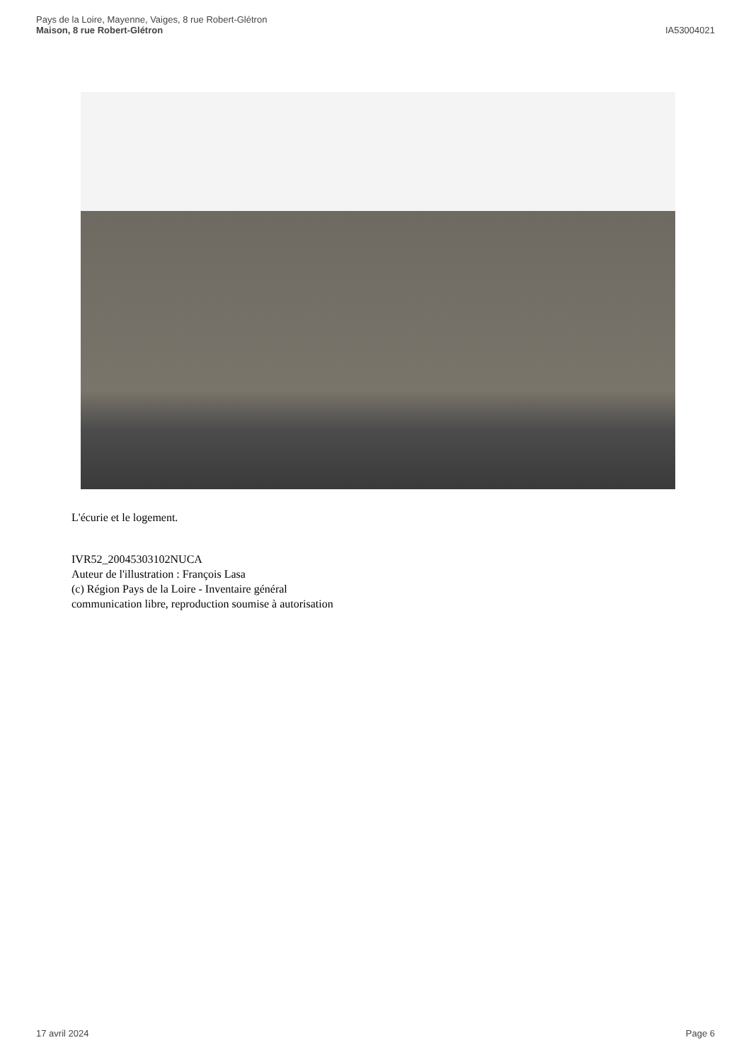Pays de la Loire, Mayenne, Vaiges, 8 rue Robert-Glétron
Maison, 8 rue Robert-Glétron
IA53004021
L'écurie et le logement.
IVR52_20045303102NUCA
Auteur de l'illustration : François Lasa
(c) Région Pays de la Loire - Inventaire général
communication libre, reproduction soumise à autorisation
17 avril 2024 Page 6